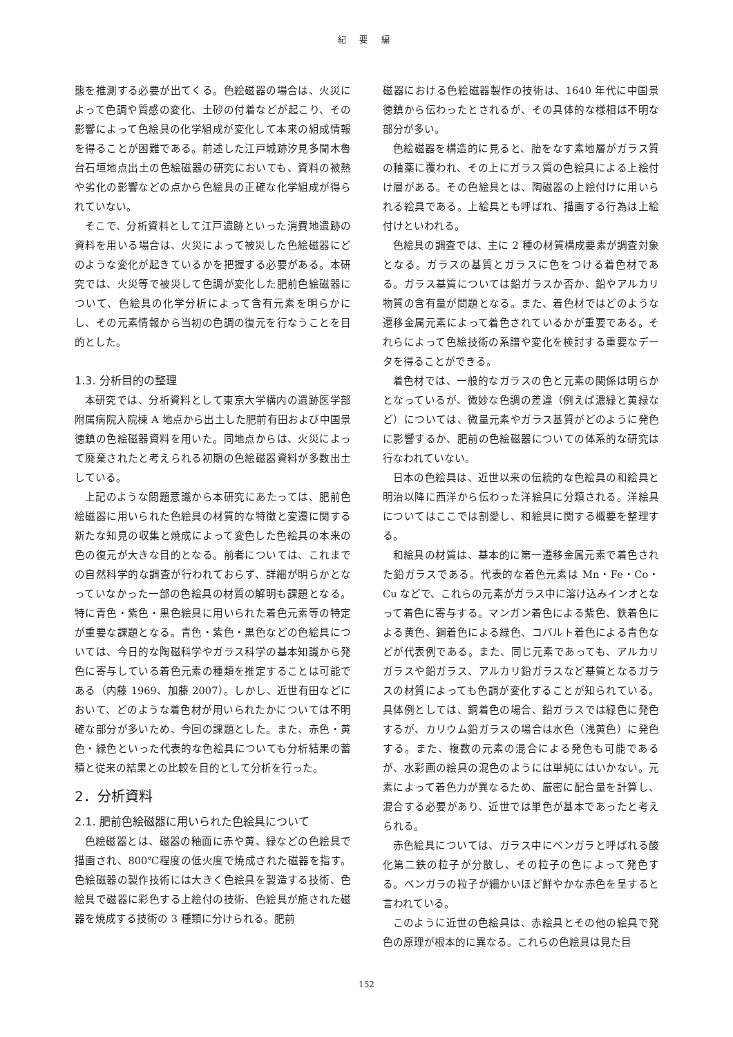紀 要 編
態を推測する必要が出てくる。色絵磁器の場合は、火災によって色調や質感の変化、土砂の付着などが起こり、その影響によって色絵具の化学組成が変化して本来の組成情報を得ることが困難である。前述した江戸城跡汐見多聞木魯台石垣地点出土の色絵磁器の研究においても、資料の被熱や劣化の影響などの点から色絵具の正確な化学組成が得られていない。
そこで、分析資料として江戸遺跡といった消費地遺跡の資料を用いる場合は、火災によって被災した色絵磁器にどのような変化が起きているかを把握する必要がある。本研究では、火災等で被災して色調が変化した肥前色絵磁器について、色絵具の化学分析によって含有元素を明らかにし、その元素情報から当初の色調の復元を行なうことを目的とした。
1.3. 分析目的の整理
本研究では、分析資料として東京大学構内の遺跡医学部附属病院入院棟 A 地点から出土した肥前有田および中国景徳鎮の色絵磁器資料を用いた。同地点からは、火災によって廃棄されたと考えられる初期の色絵磁器資料が多数出土している。
上記のような問題意識から本研究にあたっては、肥前色絵磁器に用いられた色絵具の材質的な特徴と変遷に関する新たな知見の収集と焼成によって変色した色絵具の本来の色の復元が大きな目的となる。前者については、これまでの自然科学的な調査が行われておらず、詳細が明らかとなっていなかった一部の色絵具の材質の解明も課題となる。特に青色・紫色・黒色絵具に用いられた着色元素等の特定が重要な課題となる。青色・紫色・黒色などの色絵具については、今日的な陶磁科学やガラス科学の基本知識から発色に寄与している着色元素の種類を推定することは可能である（内藤 1969、加藤 2007）。しかし、近世有田などにおいて、どのような着色材が用いられたかについては不明確な部分が多いため、今回の課題とした。また、赤色・黄色・緑色といった代表的な色絵具についても分析結果の蓄積と従来の結果との比較を目的として分析を行った。
2．分析資料
2.1. 肥前色絵磁器に用いられた色絵具について
色絵磁器とは、磁器の釉面に赤や黄、緑などの色絵具で描画され、800℃程度の低火度で焼成された磁器を指す。色絵磁器の製作技術には大きく色絵具を製造する技術、色絵具で磁器に彩色する上絵付の技術、色絵具が施された磁器を焼成する技術の 3 種類に分けられる。肥前
磁器における色絵磁器製作の技術は、1640 年代に中国景徳鎮から伝わったとされるが、その具体的な様相は不明な部分が多い。
色絵磁器を構造的に見ると、胎をなす素地層がガラス質の釉薬に覆われ、その上にガラス質の色絵具による上絵付け層がある。その色絵具とは、陶磁器の上絵付けに用いられる絵具である。上絵具とも呼ばれ、描画する行為は上絵付けといわれる。
色絵具の調査では、主に 2 種の材質構成要素が調査対象となる。ガラスの基質とガラスに色をつける着色材である。ガラス基質については鉛ガラスか否か、鉛やアルカリ物質の含有量が問題となる。また、着色材ではどのような遷移金属元素によって着色されているかが重要である。それらによって色絵技術の系譜や変化を検討する重要なデータを得ることができる。
着色材では、一般的なガラスの色と元素の関係は明らかとなっているが、微妙な色調の差違（例えば濃緑と黄緑など）については、微量元素やガラス基質がどのように発色に影響するか、肥前の色絵磁器についての体系的な研究は行なわれていない。
日本の色絵具は、近世以来の伝統的な色絵具の和絵具と明治以降に西洋から伝わった洋絵具に分類される。洋絵具についてはここでは割愛し、和絵具に関する概要を整理する。
和絵具の材質は、基本的に第一遷移金属元素で着色された鉛ガラスである。代表的な着色元素は Mn・Fe・Co・Cu などで、これらの元素がガラス中に溶け込みインオとなって着色に寄与する。マンガン着色による紫色、鉄着色による黄色、銅着色による緑色、コバルト着色による青色などが代表例である。また、同じ元素であっても、アルカリガラスや鉛ガラス、アルカリ鉛ガラスなど基質となるガラスの材質によっても色調が変化することが知られている。具体例としては、銅着色の場合、鉛ガラスでは緑色に発色するが、カリウム鉛ガラスの場合は水色（浅黄色）に発色する。また、複数の元素の混合による発色も可能であるが、水彩画の絵具の混色のようには単純にはいかない。元素によって着色力が異なるため、厳密に配合量を計算し、混合する必要があり、近世では単色が基本であったと考えられる。
赤色絵具については、ガラス中にベンガラと呼ばれる酸化第二鉄の粒子が分散し、その粒子の色によって発色する。ベンガラの粒子が細かいほど鮮やかな赤色を呈すると言われている。
このように近世の色絵具は、赤絵具とその他の絵具で発色の原理が根本的に異なる。これらの色絵具は見た目
152